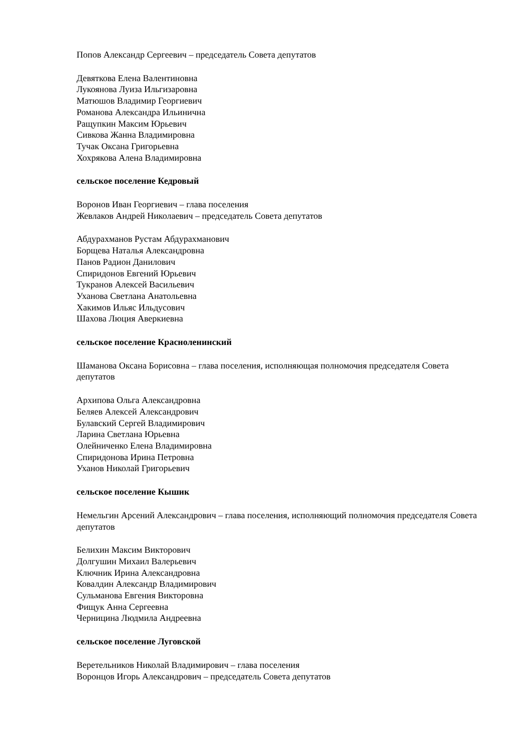Попов Александр Сергеевич – председатель Совета депутатов
Девяткова Елена Валентиновна
Лукоянова Луиза Ильгизаровна
Матюшов Владимир Георгиевич
Романова Александра Ильинична
Ращупкин Максим Юрьевич
Сивкова Жанна Владимировна
Тучак Оксана Григорьевна
Хохрякова Алена Владимировна
сельское поселение Кедровый
Воронов Иван Георгиевич – глава поселения
Жевлаков Андрей Николаевич – председатель Совета депутатов
Абдурахманов Рустам Абдурахманович
Борщева Наталья Александровна
Панов Радион Данилович
Спиридонов Евгений Юрьевич
Тукранов Алексей Васильевич
Уханова Светлана Анатольевна
Хакимов Ильяс Ильдусович
Шахова Люция Аверкиевна
сельское поселение Красноленинский
Шаманова Оксана Борисовна – глава поселения, исполняющая полномочия председателя Совета депутатов
Архипова Ольга Александровна
Беляев Алексей Александрович
Булавский Сергей Владимирович
Ларина Светлана Юрьевна
Олейниченко Елена Владимировна
Спиридонова Ирина Петровна
Уханов Николай Григорьевич
сельское поселение Кышик
Немельгин Арсений Александрович – глава поселения, исполняющий полномочия председателя Совета депутатов
Белихин Максим Викторович
Долгушин Михаил Валерьевич
Ключник Ирина Александровна
Ковалдин Александр Владимирович
Сульманова Евгения Викторовна
Фищук Анна Сергеевна
Черницина Людмила Андреевна
сельское поселение Луговской
Веретельников Николай Владимирович – глава поселения
Воронцов Игорь Александрович – председатель Совета депутатов